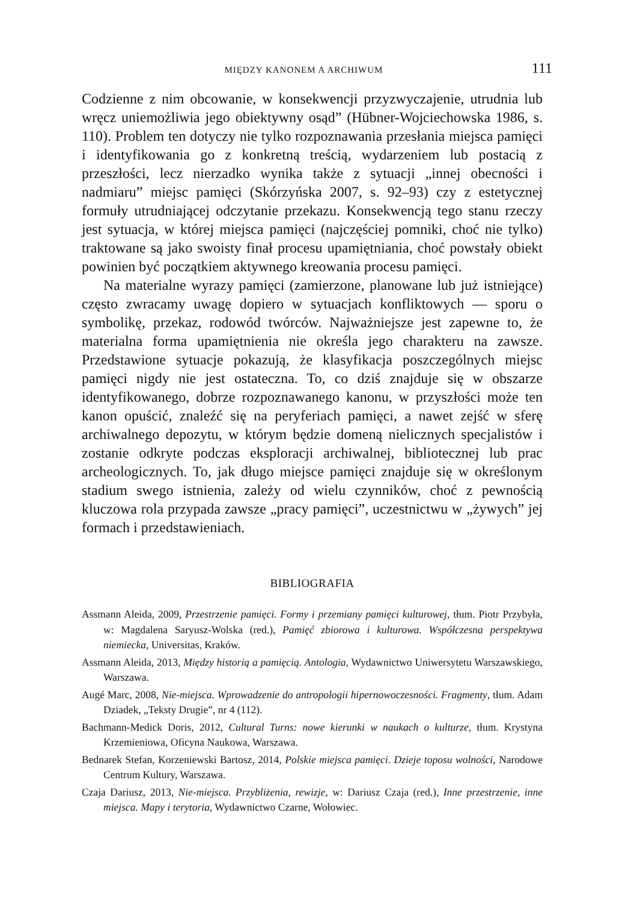MIĘDZY KANONEM A ARCHIWUM 111
Codzienne z nim obcowanie, w konsekwencji przyzwyczajenie, utrudnia lub wręcz uniemożliwia jego obiektywny osąd” (Hübner-Wojciechowska 1986, s. 110). Problem ten dotyczy nie tylko rozpoznawania przesłania miejsca pamięci i identyfikowania go z konkretną treścią, wydarzeniem lub postacią z przeszłości, lecz nierzadko wynika także z sytuacji „innej obecności i nadmiaru” miejsc pamięci (Skórzyńska 2007, s. 92–93) czy z estetycznej formuły utrudniającej odczytanie przekazu. Konsekwencją tego stanu rzeczy jest sytuacja, w której miejsca pamięci (najczęściej pomniki, choć nie tylko) traktowane są jako swoisty finał procesu upamiętniania, choć powstały obiekt powinien być początkiem aktywnego kreowania procesu pamięci.
Na materialne wyrazy pamięci (zamierzone, planowane lub już istniejące) często zwracamy uwagę dopiero w sytuacjach konfliktowych — sporu o symbolikę, przekaz, rodowód twórców. Najważniejsze jest zapewne to, że materialna forma upamiętnienia nie określa jego charakteru na zawsze. Przedstawione sytuacje pokazują, że klasyfikacja poszczególnych miejsc pamięci nigdy nie jest ostateczna. To, co dziś znajduje się w obszarze identyfikowanego, dobrze rozpoznawanego kanonu, w przyszłości może ten kanon opuścić, znaleźć się na peryferiach pamięci, a nawet zejść w sferę archiwalnego depozytu, w którym będzie domeną nielicznych specjalistów i zostanie odkryte podczas eksploracji archiwalnej, bibliotecznej lub prac archeologicznych. To, jak długo miejsce pamięci znajduje się w określonym stadium swego istnienia, zależy od wielu czynników, choć z pewnością kluczowa rola przypada zawsze „pracy pamięci”, uczestnictwu w „żywych” jej formach i przedstawieniach.
BIBLIOGRAFIA
Assmann Aleida, 2009, Przestrzenie pamięci. Formy i przemiany pamięci kulturowej, tłum. Piotr Przybyła, w: Magdalena Saryusz-Wolska (red.), Pamięć zbiorowa i kulturowa. Współczesna perspektywa niemiecka, Universitas, Kraków.
Assmann Aleida, 2013, Między historią a pamięcią. Antologia, Wydawnictwo Uniwersytetu Warszawskiego, Warszawa.
Augé Marc, 2008, Nie-miejsca. Wprowadzenie do antropologii hipernowoczesności. Fragmenty, tłum. Adam Dziadek, „Teksty Drugie”, nr 4 (112).
Bachmann-Medick Doris, 2012, Cultural Turns: nowe kierunki w naukach o kulturze, tłum. Krystyna Krzemieniowa, Oficyna Naukowa, Warszawa.
Bednarek Stefan, Korzeniewski Bartosz, 2014, Polskie miejsca pamięci. Dzieje toposu wolności, Narodowe Centrum Kultury, Warszawa.
Czaja Dariusz, 2013, Nie-miejsca. Przybliżenia, rewizje, w: Dariusz Czaja (red.), Inne przestrzenie, inne miejsca. Mapy i terytoria, Wydawnictwo Czarne, Wołowiec.